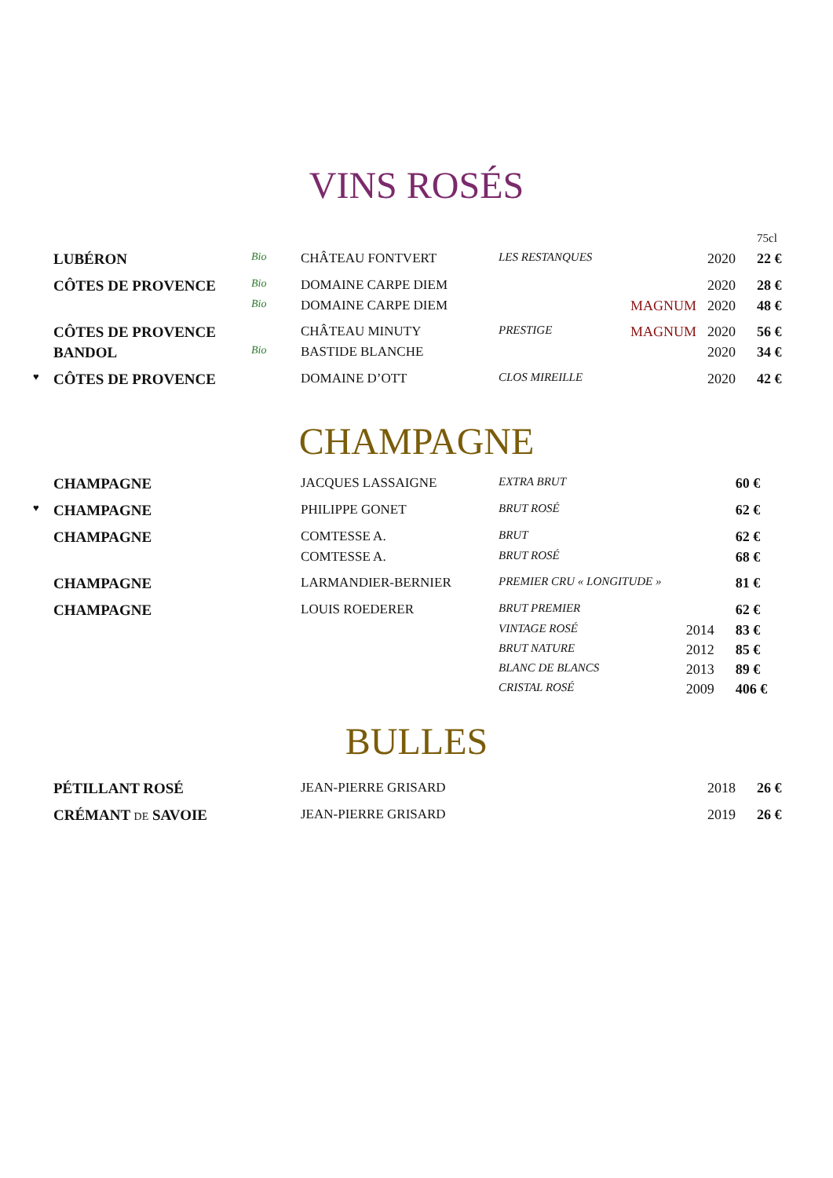VINS ROSÉS
| | | | | | | | 75cl |
| | LUBÉRON | Bio | CHÂTEAU FONTVERT | LES RESTANQUES | | 2020 | 22 € |
| | CÔTES DE PROVENCE | Bio | DOMAINE CARPE DIEM | | | 2020 | 28 € |
| | | Bio | DOMAINE CARPE DIEM | | MAGNUM | 2020 | 48 € |
| | CÔTES DE PROVENCE | | CHÂTEAU MINUTY | PRESTIGE | MAGNUM | 2020 | 56 € |
| | BANDOL | Bio | BASTIDE BLANCHE | | | 2020 | 34 € |
| ♥ | CÔTES DE PROVENCE | | DOMAINE D’OTT | CLOS MIREILLE | | 2020 | 42 € |
CHAMPAGNE
| | CHAMPAGNE | | JACQUES LASSAIGNE | EXTRA BRUT | | 60 € |
| ♥ | CHAMPAGNE | | PHILIPPE GONET | BRUT ROSÉ | | 62 € |
| | CHAMPAGNE | | COMTESSE A. | BRUT | | 62 € |
| | | | COMTESSE A. | BRUT ROSÉ | | 68 € |
| | CHAMPAGNE | | LARMANDIER-BERNIER | PREMIER CRU « LONGITUDE » | | 81 € |
| | CHAMPAGNE | | LOUIS ROEDERER | BRUT PREMIER | | 62 € |
| | | | | VINTAGE ROSÉ | 2014 | 83 € |
| | | | | BRUT NATURE | 2012 | 85 € |
| | | | | BLANC DE BLANCS | 2013 | 89 € |
| | | | | CRISTAL ROSÉ | 2009 | 406 € |
BULLES
| | PÉTILLANT ROSÉ | | JEAN-PIERRE GRISARD | | | 2018 | 26 € |
| | CRÉMANT DE SAVOIE | | JEAN-PIERRE GRISARD | | | 2019 | 26 € |